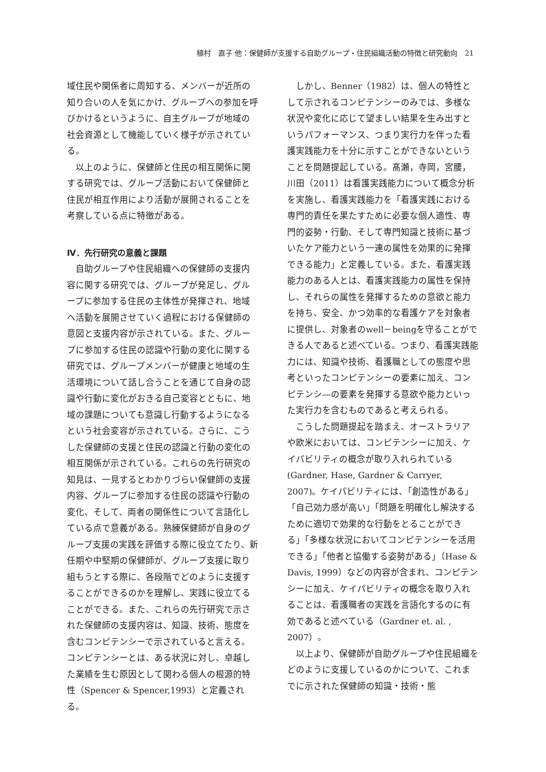植村　直子 他：保健師が支援する自助グループ・住民組織活動の特徴と研究動向　21
域住民や関係者に周知する、メンバーが近所の知り合いの人を気にかけ、グループへの参加を呼びかけるというように、自主グループが地域の社会資源として機能していく様子が示されている。
以上のように、保健師と住民の相互関係に関する研究では、グループ活動において保健師と住民が相互作用により活動が展開されることを考察している点に特徴がある。
Ⅳ．先行研究の意義と課題
自助グループや住民組織への保健師の支援内容に関する研究では、グループが発足し、グループに参加する住民の主体性が発揮され、地域へ活動を展開させていく過程における保健師の意図と支援内容が示されている。また、グループに参加する住民の認識や行動の変化に関する研究では、グループメンバーが健康と地域の生活環境について話し合うことを通じて自身の認識や行動に変化がおきる自己変容とともに、地域の課題についても意識し行動するようになるという社会変容が示されている。さらに、こうした保健師の支援と住民の認識と行動の変化の相互関係が示されている。これらの先行研究の知見は、一見するとわかりづらい保健師の支援内容、グループに参加する住民の認識や行動の変化、そして、両者の関係性について言語化している点で意義がある。熟練保健師が自身のグループ支援の実践を評価する際に役立てたり、新任期や中堅期の保健師が、グループ支援に取り組もうとする際に、各段階でどのように支援することができるのかを理解し、実践に役立てることができる。また、これらの先行研究で示された保健師の支援内容は、知識、技術、態度を含むコンピテンシーで示されていると言える。コンピテンシーとは、ある状況に対し、卓越した業績を生む原因として関わる個人の根源的特性（Spencer & Spencer,1993）と定義される。
しかし、Benner（1982）は、個人の特性として示されるコンピテンシーのみでは、多様な状況や変化に応じて望ましい結果を生み出すというパフォーマンス、つまり実行力を伴った看護実践能力を十分に示すことができないということを問題提起している。髙瀬，寺岡，宮腰，川田（2011）は看護実践能力について概念分析を実施し、看護実践能力を「看護実践における専門的責任を果たすために必要な個人適性、専門的姿勢・行動、そして専門知識と技術に基づいたケア能力という一連の属性を効果的に発揮できる能力」と定義している。また、看護実践能力のある人とは、看護実践能力の属性を保持し、それらの属性を発揮するための意欲と能力を持ち、安全、かつ効率的な看護ケアを対象者に提供し、対象者のwell－beingを守ることができる人であると述べている。つまり、看護実践能力には、知識や技術、看護職としての態度や思考といったコンピテンシーの要素に加え、コンピテンシ―の要素を発揮する意欲や能力といった実行力を含むものであると考えられる。
こうした問題提起を踏まえ、オーストラリアや欧米においては、コンピテンシーに加え、ケイパビリティの概念が取り入れられている(Gardner, Hase, Gardner & Carryer, 2007)。ケイパビリティには、「創造性がある」「自己効力感が高い」「問題を明確化し解決するために適切で効果的な行動をとることができる」「多様な状況においてコンピテンシーを活用できる」「他者と協働する姿勢がある」（Hase & Davis, 1999）などの内容が含まれ、コンピテンシーに加え、ケイパビリティの概念を取り入れることは、看護職者の実践を言語化するのに有効であると述べている（Gardner et. al. , 2007）。
以上より、保健師が自助グループや住民組織をどのように支援しているのかについて、これまでに示された保健師の知識・技術・態